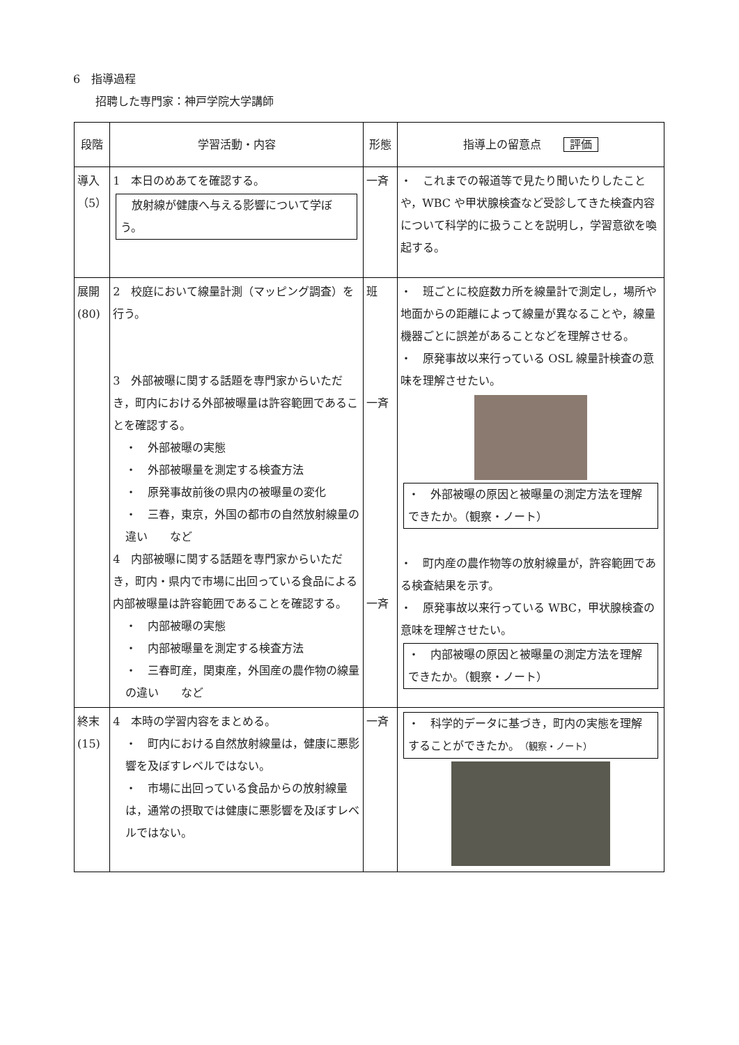6　指導過程
　　招聘した専門家：神戸学院大学講師
| 段階 | 学習活動・内容 | 形態 | 指導上の留意点 評価 |
| --- | --- | --- | --- |
| 導入 （5） | 1 本日のめあてを確認する。 放射線が健康へ与える影響について学ぼう。 | 一斉 | ・ これまでの報道等で見たり聞いたりしたことや，WBC や甲状腺検査など受診してきた検査内容について科学的に扱うことを説明し，学習意欲を喚起する。 |
| 展開 (80) | 2 校庭において線量計測（マッピング調査）を行う。 3 外部被曝に関する話題を専門家からいただき，町内における外部被曝量は許容範囲であることを確認する。 ・ 外部被曝の実態 ・ 外部被曝量を測定する検査方法 ・ 原発事故前後の県内の被曝量の変化 ・ 三春，東京，外国の都市の自然放射線量の違い など 4 内部被曝に関する話題を専門家からいただき，町内・県内で市場に出回っている食品による内部被曝量は許容範囲であることを確認する。 ・ 内部被曝の実態 ・ 内部被曝量を測定する検査方法 ・ 三春町産，関東産，外国産の農作物の線量の違い など | 班 一斉 一斉 | ・ 班ごとに校庭数カ所を線量計で測定し，場所や地面からの距離によって線量が異なることや，線量機器ごとに誤差があることなどを理解させる。 ・ 原発事故以来行っている OSL 線量計検査の意味を理解させたい。 ・ 外部被曝の原因と被曝量の測定方法を理解できたか。（観察・ノート） ・ 町内産の農作物等の放射線量が，許容範囲である検査結果を示す。 ・ 原発事故以来行っている WBC，甲状腺検査の意味を理解させたい。 ・ 内部被曝の原因と被曝量の測定方法を理解できたか。（観察・ノート） |
| 終末 (15) | 4 本時の学習内容をまとめる。 ・ 町内における自然放射線量は，健康に悪影響を及ぼすレベルではない。 ・ 市場に出回っている食品からの放射線量は，通常の摂取では健康に悪影響を及ぼすレベルではない。 | 一斉 | ・ 科学的データに基づき，町内の実態を理解することができたか。 （観察・ノート） |